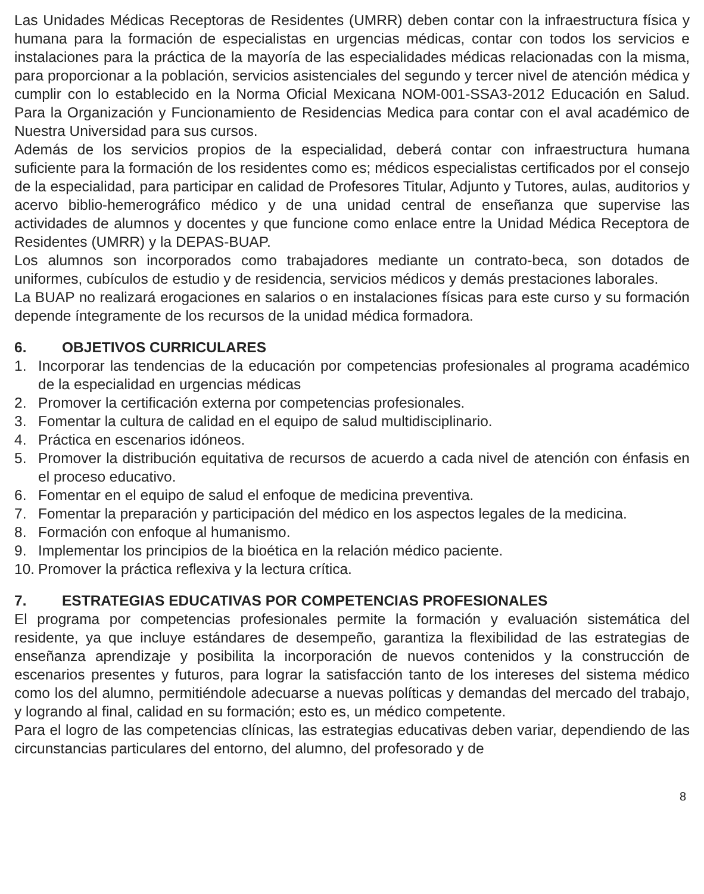Las Unidades Médicas Receptoras de Residentes (UMRR) deben contar con la infraestructura física y humana para la formación de especialistas en urgencias médicas, contar con todos los servicios e instalaciones para la práctica de la mayoría de las especialidades médicas relacionadas con la misma, para proporcionar a la población, servicios asistenciales del segundo y tercer nivel de atención médica y cumplir con lo establecido en la Norma Oficial Mexicana NOM-001-SSA3-2012 Educación en Salud. Para la Organización y Funcionamiento de Residencias Medica para contar con el aval académico de Nuestra Universidad para sus cursos.
Además de los servicios propios de la especialidad, deberá contar con infraestructura humana suficiente para la formación de los residentes como es; médicos especialistas certificados por el consejo de la especialidad, para participar en calidad de Profesores Titular, Adjunto y Tutores, aulas, auditorios y acervo biblio-hemerográfico médico y de una unidad central de enseñanza que supervise las actividades de alumnos y docentes y que funcione como enlace entre la Unidad Médica Receptora de Residentes (UMRR) y la DEPAS-BUAP.
Los alumnos son incorporados como trabajadores mediante un contrato-beca, son dotados de uniformes, cubículos de estudio y de residencia, servicios médicos y demás prestaciones laborales.
La BUAP no realizará erogaciones en salarios o en instalaciones físicas para este curso y su formación depende íntegramente de los recursos de la unidad médica formadora.
6. OBJETIVOS CURRICULARES
1. Incorporar las tendencias de la educación por competencias profesionales al programa académico de la especialidad en urgencias médicas
2. Promover la certificación externa por competencias profesionales.
3. Fomentar la cultura de calidad en el equipo de salud multidisciplinario.
4. Práctica en escenarios idóneos.
5. Promover la distribución equitativa de recursos de acuerdo a cada nivel de atención con énfasis en el proceso educativo.
6. Fomentar en el equipo de salud el enfoque de medicina preventiva.
7. Fomentar la preparación y participación del médico en los aspectos legales de la medicina.
8. Formación con enfoque al humanismo.
9. Implementar los principios de la bioética en la relación médico paciente.
10. Promover la práctica reflexiva y la lectura crítica.
7. ESTRATEGIAS EDUCATIVAS POR COMPETENCIAS PROFESIONALES
El programa por competencias profesionales permite la formación y evaluación sistemática del residente, ya que incluye estándares de desempeño, garantiza la flexibilidad de las estrategias de enseñanza aprendizaje y posibilita la incorporación de nuevos contenidos y la construcción de escenarios presentes y futuros, para lograr la satisfacción tanto de los intereses del sistema médico como los del alumno, permitiéndole adecuarse a nuevas políticas y demandas del mercado del trabajo, y logrando al final, calidad en su formación; esto es, un médico competente.
Para el logro de las competencias clínicas, las estrategias educativas deben variar, dependiendo de las circunstancias particulares del entorno, del alumno, del profesorado y de
8